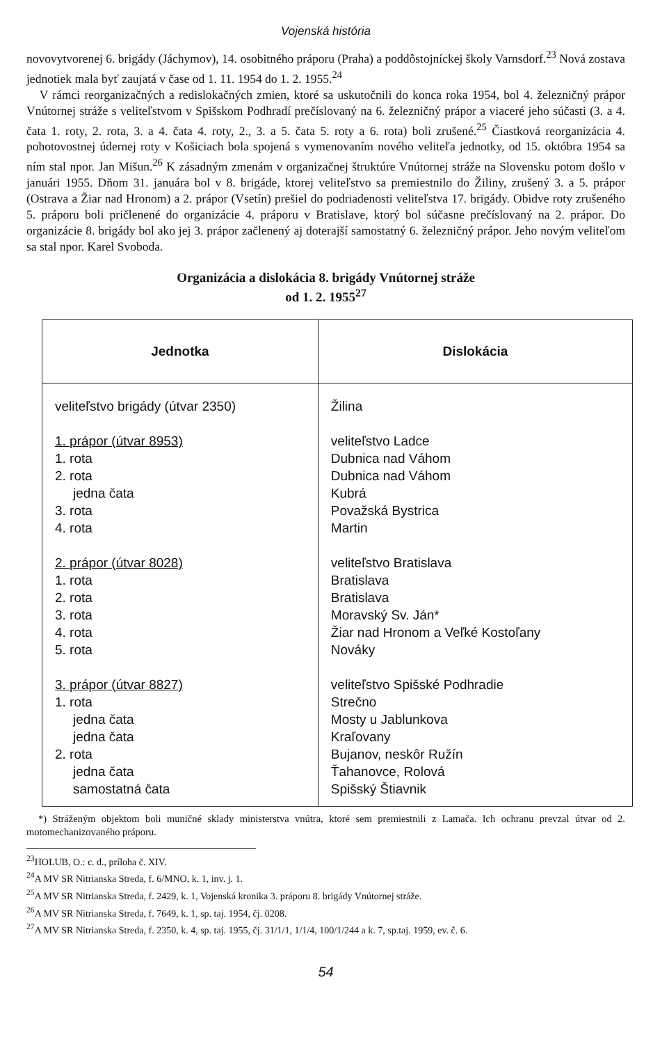Vojenská história
novovytvorenej 6. brigády (Jáchymov), 14. osobitného práporu (Praha) a poddôstojníckej školy Varnsdorf.<sup>23</sup> Nová zostava jednotiek mala byť zaujatá v čase od 1. 11. 1954 do 1. 2. 1955.<sup>24</sup>
V rámci reorganizačných a redislokačných zmien, ktoré sa uskutočnili do konca roka 1954, bol 4. železničný prápor Vnútornej stráže s veliteľstvom v Spišskom Podhradí prečíslovaný na 6. železničný prápor a viaceré jeho súčasti (3. a 4. čata 1. roty, 2. rota, 3. a 4. čata 4. roty, 2., 3. a 5. čata 5. roty a 6. rota) boli zrušené.<sup>25</sup> Čiastková reorganizácia 4. pohotovostnej údernej roty v Košiciach bola spojená s vymenovaním nového veliteľa jednotky, od 15. októbra 1954 sa ním stal npor. Jan Mišun.<sup>26</sup> K zásadným zmenám v organizačnej štruktúre Vnútornej stráže na Slovensku potom došlo v januári 1955. Dňom 31. januára bol v 8. brigáde, ktorej veliteľstvo sa premiestnilo do Žiliny, zrušený 3. a 5. prápor (Ostrava a Žiar nad Hronom) a 2. prápor (Vsetín) prešiel do podriadenosti veliteľstva 17. brigády. Obidve roty zrušeného 5. práporu boli pričlenené do organizácie 4. práporu v Bratislave, ktorý bol súčasne prečíslovaný na 2. prápor. Do organizácie 8. brigády bol ako jej 3. prápor začlenený aj doterajší samostatný 6. železničný prápor. Jeho novým veliteľom sa stal npor. Karel Svoboda.
Organizácia a dislokácia 8. brigády Vnútornej stráže
od 1. 2. 1955<sup>27</sup>
| Jednotka | Dislokácia |
| --- | --- |
| veliteľstvo brigády (útvar 2350) 1. prápor (útvar 8953) 1. rota 2. rota jedna čata 3. rota 4. rota 2. prápor (útvar 8028) 1. rota 2. rota 3. rota 4. rota 5. rota 3. prápor (útvar 8827) 1. rota jedna čata jedna čata 2. rota jedna čata samostatná čata | Žilina veliteľstvo Ladce Dubnica nad Váhom Dubnica nad Váhom Kubrá Považská Bystrica Martin veliteľstvo Bratislava Bratislava Bratislava Moravský Sv. Ján* Žiar nad Hronom a Veľké Kostoľany Nováky veliteľstvo Spišské Podhradie Strečno Mosty u Jablunkova Kraľovany Bujanov, neskôr Ružín Ťahanovce, Rolová Spišský Štiavnik |
*) Stráženým objektom boli muničné sklady ministerstva vnútra, ktoré sem premiestnili z Lamača. Ich ochranu prevzal útvar od 2. motomechanizovaného práporu.
<sup>23</sup>HOLUB, O.: c. d., príloha č. XIV.
<sup>24</sup> A MV SR Nitrianska Streda, f. 6/MNO, k. 1, inv. j. 1.
<sup>25</sup> A MV SR Nitrianska Streda, f. 2429, k. 1, Vojenská kronika 3. práporu 8. brigády Vnútornej stráže.
<sup>26</sup> A MV SR Nitrianska Streda, f. 7649, k. 1, sp. taj. 1954, čj. 0208.
<sup>27</sup> A MV SR Nitrianska Streda, f. 2350, k. 4, sp. taj. 1955, čj. 31/1/1, 1/1/4, 100/1/244 a k. 7, sp.taj. 1959, ev. č. 6.
54